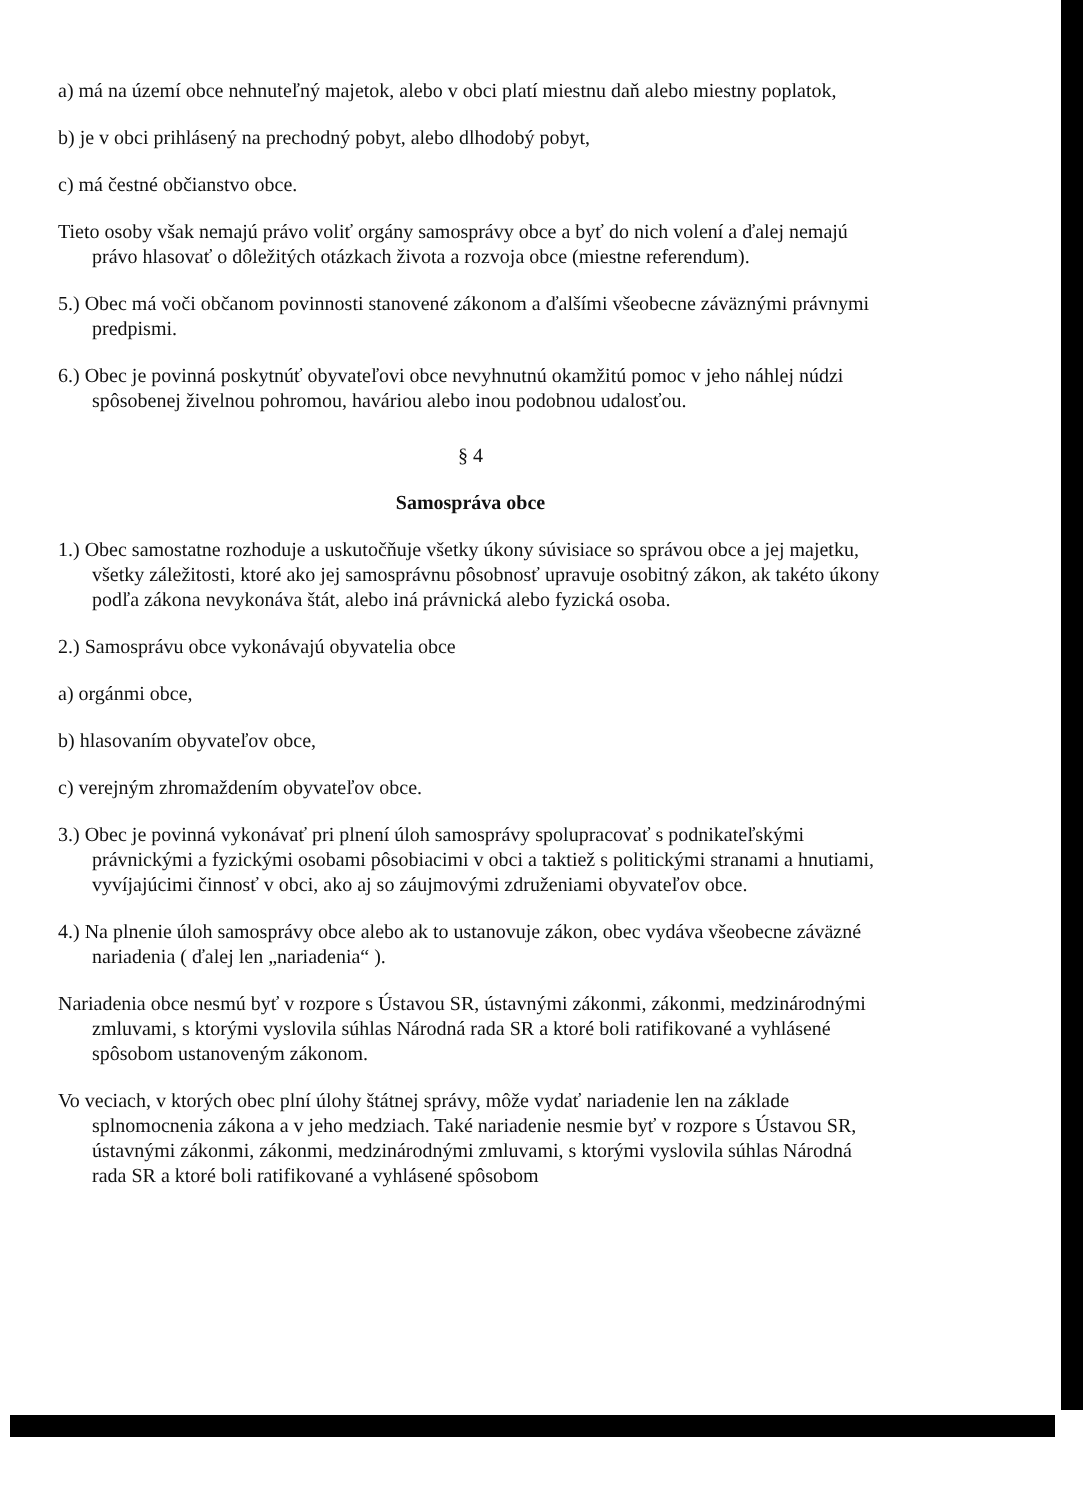a) má na území obce nehnuteľný majetok, alebo v obci platí miestnu daň alebo miestny poplatok,
b) je v obci prihlásený na prechodný pobyt, alebo dlhodobý pobyt,
c) má čestné občianstvo obce.
Tieto osoby však nemajú právo voliť orgány samosprávy obce a byť do nich volení a ďalej nemajú právo hlasovať o dôležitých otázkach života a rozvoja obce (miestne referendum).
5.) Obec má voči občanom povinnosti stanovené zákonom a ďalšími všeobecne záväznými právnymi predpismi.
6.) Obec je povinná poskytnúť obyvateľovi obce nevyhnutnú okamžitú pomoc v jeho náhlej núdzi spôsobenej živelnou pohromou, haváriou alebo inou podobnou udalosťou.
§ 4
Samospráva obce
1.) Obec samostatne rozhoduje a uskutočňuje všetky úkony súvisiace so správou obce a jej majetku, všetky záležitosti, ktoré ako jej samosprávnu pôsobnosť upravuje osobitný zákon, ak takéto úkony podľa zákona nevykonáva štát, alebo iná právnická alebo fyzická osoba.
2.) Samosprávu obce vykonávajú obyvatelia obce
a) orgánmi obce,
b) hlasovaním obyvateľov obce,
c) verejným zhromaždením obyvateľov obce.
3.) Obec je povinná vykonávať pri plnení úloh samosprávy spolupracovať s podnikateľskými právnickými a fyzickými osobami pôsobiacimi v obci a taktiež s politickými stranami a hnutiami, vyvíjajúcimi činnosť v obci, ako aj so záujmovými združeniami obyvateľov obce.
4.) Na plnenie úloh samosprávy obce alebo ak to ustanovuje zákon, obec vydáva všeobecne záväzné nariadenia ( ďalej len „nariadenia“ ).
Nariadenia obce nesmú byť v rozpore s Ústavou SR, ústavnými zákonmi, zákonmi, medzinárodnými zmluvami, s ktorými vyslovila súhlas Národná rada SR a ktoré boli ratifikované a vyhlásené spôsobom ustanoveným zákonom.
Vo veciach, v ktorých obec plní úlohy štátnej správy, môže vydať nariadenie len na základe splnomocnenia zákona a v jeho medziach. Také nariadenie nesmie byť v rozpore s Ústavou SR, ústavnými zákonmi, zákonmi, medzinárodnými zmluvami, s ktorými vyslovila súhlas Národná rada SR a ktoré boli ratifikované a vyhlásené spôsobom